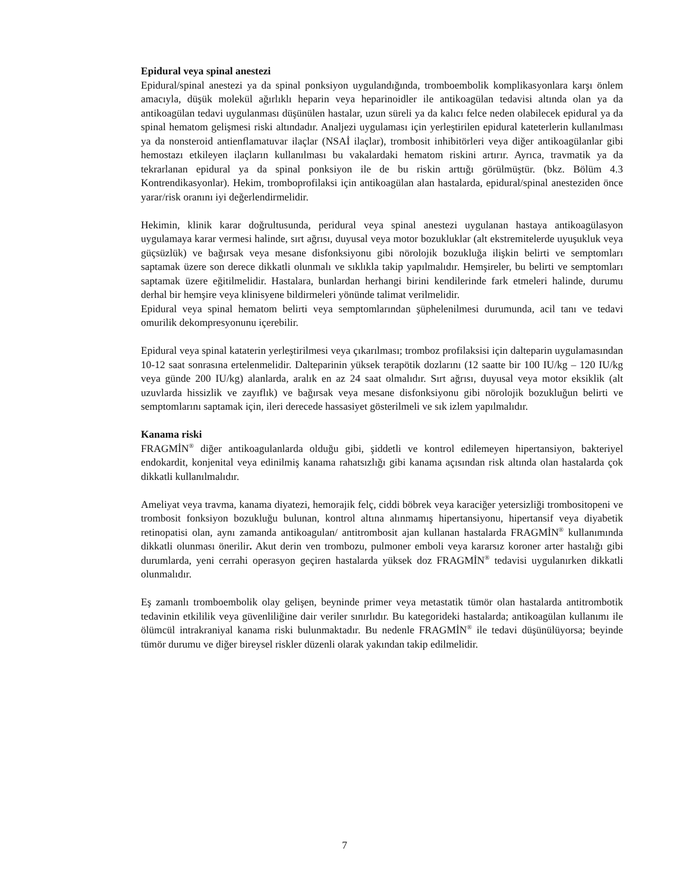Epidural veya spinal anestezi
Epidural/spinal anestezi ya da spinal ponksiyon uygulandığında, tromboembolik komplikasyonlara karşı önlem amacıyla, düşük molekül ağırlıklı heparin veya heparinoidler ile antikoagülan tedavisi altında olan ya da antikoagülan tedavi uygulanması düşünülen hastalar, uzun süreli ya da kalıcı felce neden olabilecek epidural ya da spinal hematom gelişmesi riski altındadır. Analjezi uygulaması için yerleştirilen epidural kateterlerin kullanılması ya da nonsteroid antienflamatuvar ilaçlar (NSAİ ilaçlar), trombosit inhibitörleri veya diğer antikoagülanlar gibi hemostazı etkileyen ilaçların kullanılması bu vakalardaki hematom riskini artırır. Ayrıca, travmatik ya da tekrarlanan epidural ya da spinal ponksiyon ile de bu riskin arttığı görülmüştür. (bkz. Bölüm 4.3 Kontrendikasyonlar). Hekim, tromboprofilaksi için antikoagülan alan hastalarda, epidural/spinal anesteziden önce yarar/risk oranını iyi değerlendirmelidir.
Hekimin, klinik karar doğrultusunda, peridural veya spinal anestezi uygulanan hastaya antikoagülasyon uygulamaya karar vermesi halinde, sırt ağrısı, duyusal veya motor bozukluklar (alt ekstremitelerde uyuşukluk veya güçsüzlük) ve bağırsak veya mesane disfonksiyonu gibi nörolojik bozukluğa ilişkin belirti ve semptomları saptamak üzere son derece dikkatli olunmalı ve sıklıkla takip yapılmalıdır. Hemşireler, bu belirti ve semptomları saptamak üzere eğitilmelidir. Hastalara, bunlardan herhangi birini kendilerinde fark etmeleri halinde, durumu derhal bir hemşire veya klinisyene bildirmeleri yönünde talimat verilmelidir.
Epidural veya spinal hematom belirti veya semptomlarından şüphelenilmesi durumunda, acil tanı ve tedavi omurilik dekompresyonunu içerebilir.
Epidural veya spinal kataterin yerleştirilmesi veya çıkarılması; tromboz profilaksisi için dalteparin uygulamasından 10-12 saat sonrasına ertelenmelidir. Dalteparinin yüksek terapötik dozlarını (12 saatte bir 100 IU/kg – 120 IU/kg veya günde 200 IU/kg) alanlarda, aralık en az 24 saat olmalıdır. Sırt ağrısı, duyusal veya motor eksiklik (alt uzuvlarda hissizlik ve zayıflık) ve bağırsak veya mesane disfonksiyonu gibi nörolojik bozukluğun belirti ve semptomlarını saptamak için, ileri derecede hassasiyet gösterilmeli ve sık izlem yapılmalıdır.
Kanama riski
FRAGMİN<sup>®</sup> diğer antikoagulanlarda olduğu gibi, şiddetli ve kontrol edilemeyen hipertansiyon, bakteriyel endokardit, konjenital veya edinilmiş kanama rahatsızlığı gibi kanama açısından risk altında olan hastalarda çok dikkatli kullanılmalıdır.
Ameliyat veya travma, kanama diyatezi, hemorajik felç, ciddi böbrek veya karaciğer yetersizliği trombositopeni ve trombosit fonksiyon bozukluğu bulunan, kontrol altına alınmamış hipertansiyonu, hipertansif veya diyabetik retinopatisi olan, aynı zamanda antikoagulan/ antitrombosit ajan kullanan hastalarda FRAGMİN<sup>®</sup> kullanımında dikkatli olunması önerilir. Akut derin ven trombozu, pulmoner emboli veya kararsız koroner arter hastalığı gibi durumlarda, yeni cerrahi operasyon geçiren hastalarda yüksek doz FRAGMİN<sup>®</sup> tedavisi uygulanırken dikkatli olunmalıdır.
Eş zamanlı tromboembolik olay gelişen, beyninde primer veya metastatik tümör olan hastalarda antitrombotik tedavinin etkililik veya güvenliliğine dair veriler sınırlıdır. Bu kategorideki hastalarda; antikoagülan kullanımı ile ölümcül intrakraniyal kanama riski bulunmaktadır. Bu nedenle FRAGMİN<sup>®</sup> ile tedavi düşünülüyorsa; beyinde tümör durumu ve diğer bireysel riskler düzenli olarak yakından takip edilmelidir.
7